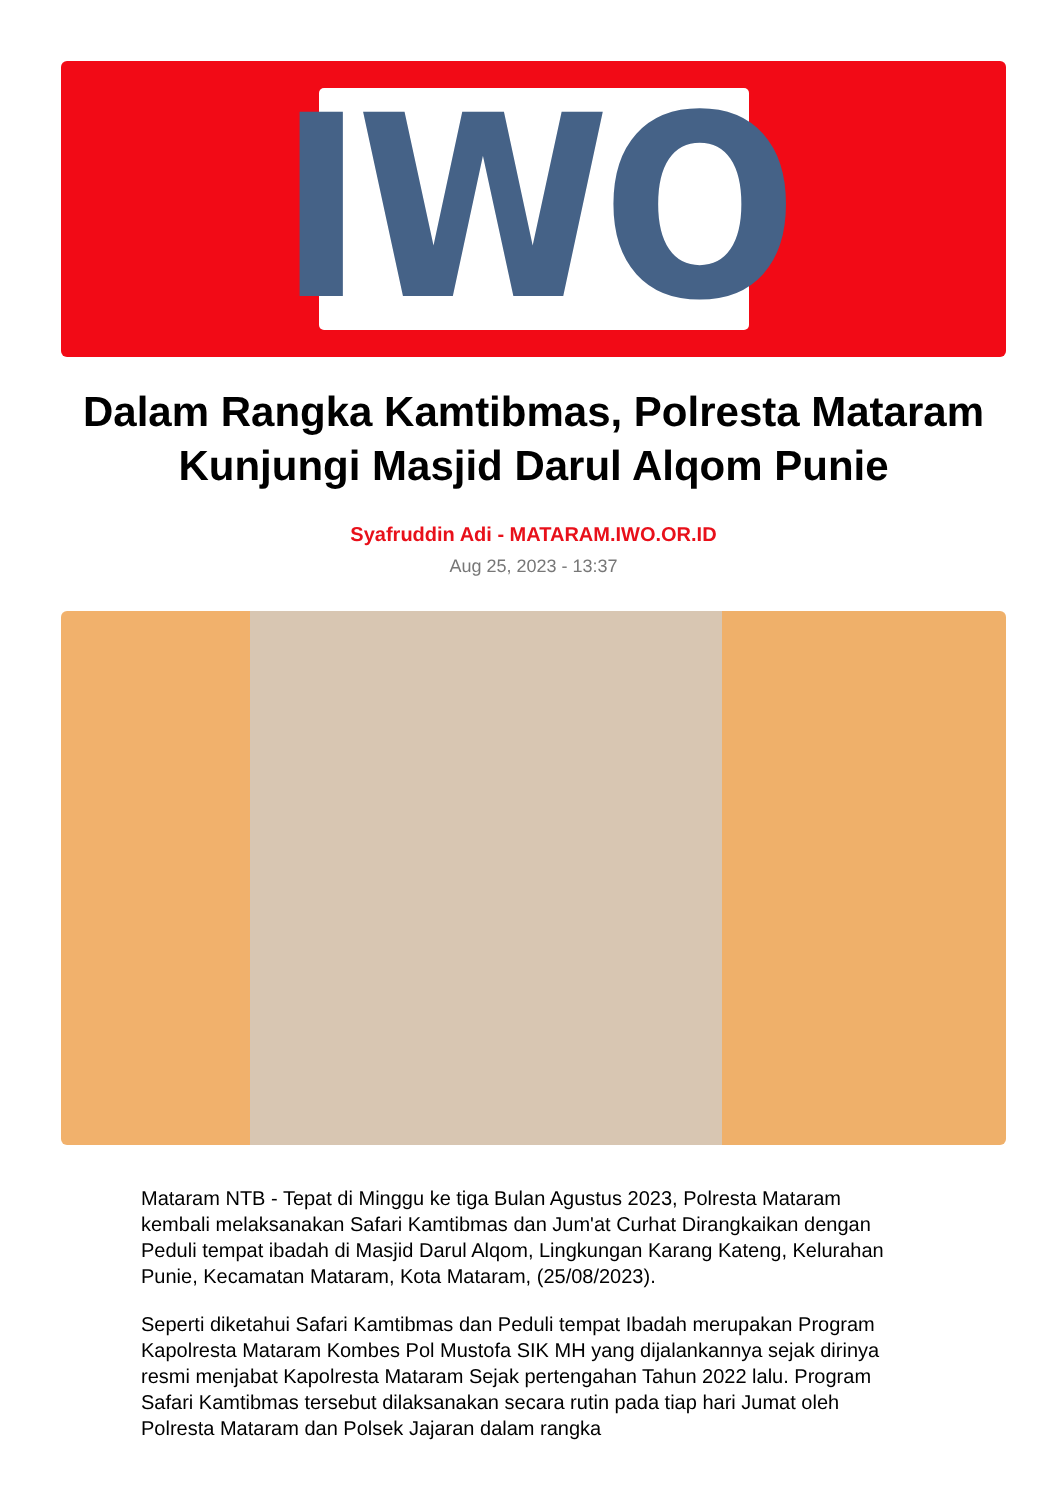IWO
Dalam Rangka Kamtibmas, Polresta Mataram Kunjungi Masjid Darul Alqom Punie
Syafruddin Adi - MATARAM.IWO.OR.ID
Aug 25, 2023 - 13:37
Mataram NTB - Tepat di Minggu ke tiga Bulan Agustus 2023, Polresta Mataram kembali melaksanakan Safari Kamtibmas dan Jum'at Curhat Dirangkaikan dengan Peduli tempat ibadah di Masjid Darul Alqom, Lingkungan Karang Kateng, Kelurahan Punie, Kecamatan Mataram, Kota Mataram, (25/08/2023).
Seperti diketahui Safari Kamtibmas dan Peduli tempat Ibadah merupakan Program Kapolresta Mataram Kombes Pol Mustofa SIK MH yang dijalankannya sejak dirinya resmi menjabat Kapolresta Mataram Sejak pertengahan Tahun 2022 lalu. Program Safari Kamtibmas tersebut dilaksanakan secara rutin pada tiap hari Jumat oleh Polresta Mataram dan Polsek Jajaran dalam rangka